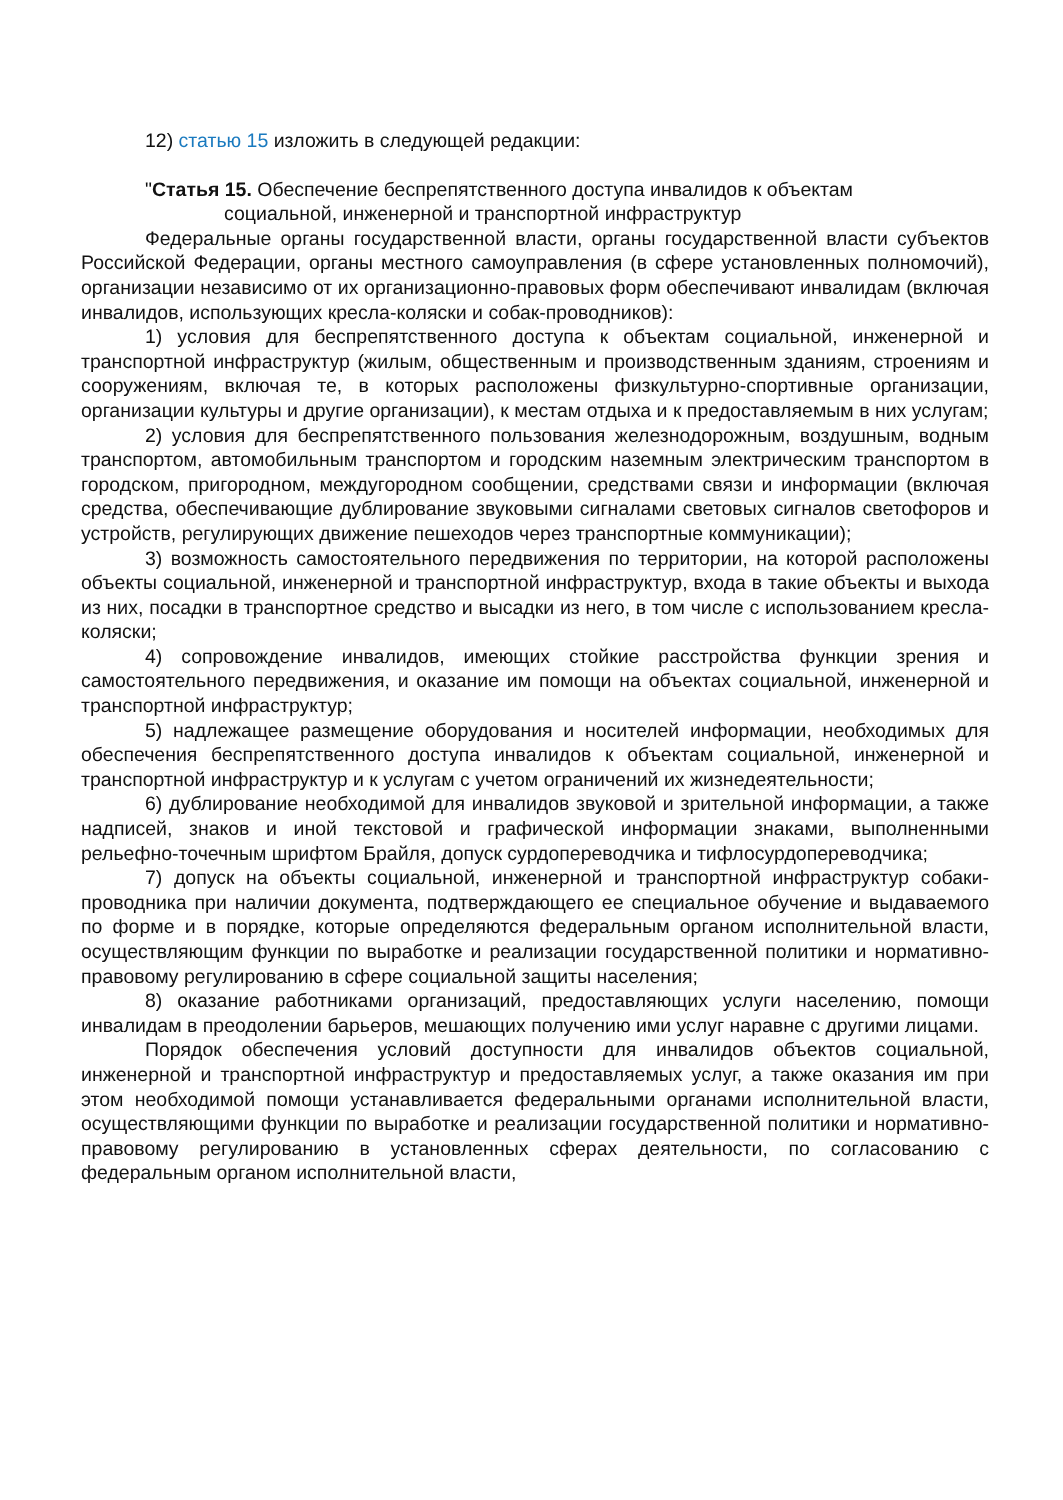12) статью 15 изложить в следующей редакции:
"Статья 15. Обеспечение беспрепятственного доступа инвалидов к объектам
социальной, инженерной и транспортной инфраструктур
Федеральные органы государственной власти, органы государственной власти субъектов Российской Федерации, органы местного самоуправления (в сфере установленных полномочий), организации независимо от их организационно-правовых форм обеспечивают инвалидам (включая инвалидов, использующих кресла-коляски и собак-проводников):
1) условия для беспрепятственного доступа к объектам социальной, инженерной и транспортной инфраструктур (жилым, общественным и производственным зданиям, строениям и сооружениям, включая те, в которых расположены физкультурно-спортивные организации, организации культуры и другие организации), к местам отдыха и к предоставляемым в них услугам;
2) условия для беспрепятственного пользования железнодорожным, воздушным, водным транспортом, автомобильным транспортом и городским наземным электрическим транспортом в городском, пригородном, междугородном сообщении, средствами связи и информации (включая средства, обеспечивающие дублирование звуковыми сигналами световых сигналов светофоров и устройств, регулирующих движение пешеходов через транспортные коммуникации);
3) возможность самостоятельного передвижения по территории, на которой расположены объекты социальной, инженерной и транспортной инфраструктур, входа в такие объекты и выхода из них, посадки в транспортное средство и высадки из него, в том числе с использованием кресла-коляски;
4) сопровождение инвалидов, имеющих стойкие расстройства функции зрения и самостоятельного передвижения, и оказание им помощи на объектах социальной, инженерной и транспортной инфраструктур;
5) надлежащее размещение оборудования и носителей информации, необходимых для обеспечения беспрепятственного доступа инвалидов к объектам социальной, инженерной и транспортной инфраструктур и к услугам с учетом ограничений их жизнедеятельности;
6) дублирование необходимой для инвалидов звуковой и зрительной информации, а также надписей, знаков и иной текстовой и графической информации знаками, выполненными рельефно-точечным шрифтом Брайля, допуск сурдопереводчика и тифлосурдопереводчика;
7) допуск на объекты социальной, инженерной и транспортной инфраструктур собаки-проводника при наличии документа, подтверждающего ее специальное обучение и выдаваемого по форме и в порядке, которые определяются федеральным органом исполнительной власти, осуществляющим функции по выработке и реализации государственной политики и нормативно-правовому регулированию в сфере социальной защиты населения;
8) оказание работниками организаций, предоставляющих услуги населению, помощи инвалидам в преодолении барьеров, мешающих получению ими услуг наравне с другими лицами.
Порядок обеспечения условий доступности для инвалидов объектов социальной, инженерной и транспортной инфраструктур и предоставляемых услуг, а также оказания им при этом необходимой помощи устанавливается федеральными органами исполнительной власти, осуществляющими функции по выработке и реализации государственной политики и нормативно-правовому регулированию в установленных сферах деятельности, по согласованию с федеральным органом исполнительной власти,